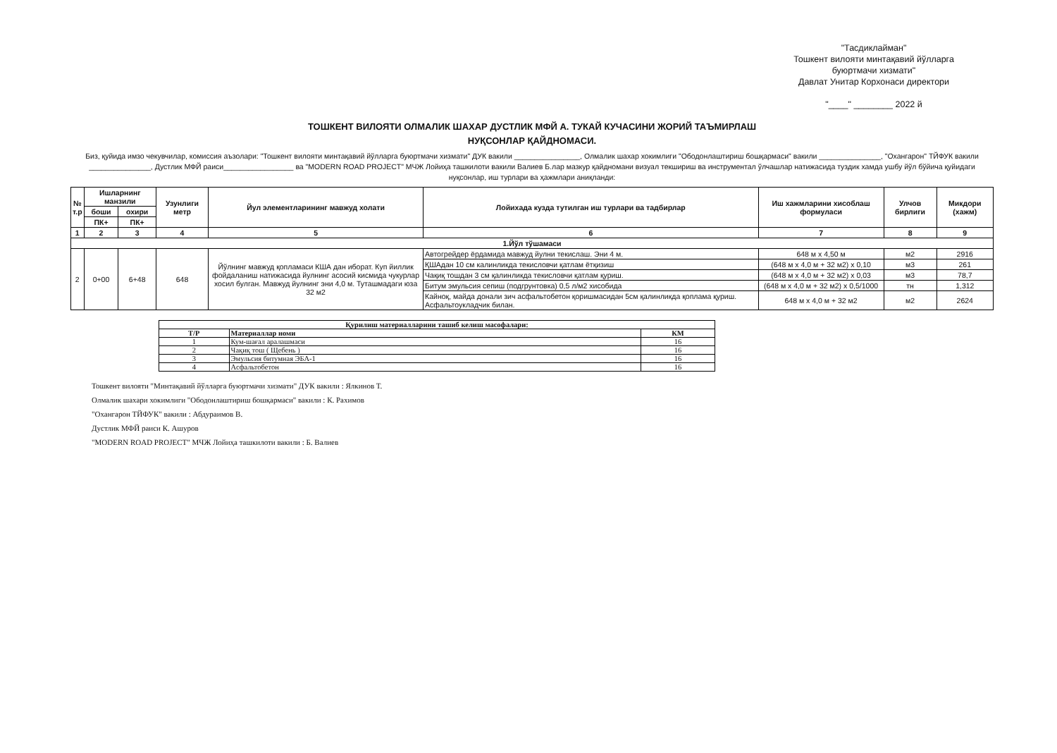"Тасдиклайман"
Тошкент вилояти минтақавий йўлларга
буюртмачи хизмати"
Давлат Унитар Корхонаси директори
"____" ________ 2022 й
ТОШКЕНТ ВИЛОЯТИ ОЛМАЛИК ШАХАР ДУСТЛИК МФЙ А. ТУКАЙ КУЧАСИНИ ЖОРИЙ ТАЪМИРЛАШ
НУҚСОНЛАР ҚАЙДНОМАСИ.
Биз, қуйида имзо чекувчилар, комиссия аъзолари: "Тошкент вилояти минтақавий йўлларга буюртмачи хизмати" ДУК вакили ________________, Олмалик шахар хокимлиги "Ободонлаштириш бошқармаси" вакили _______________, "Охангарон" ТЙФУК вакили _______________, Дустлик МФЙ раиси_________________ ва "MODERN ROAD PROJECT" МЧЖ Лойиҳа ташкилоти вакили Валиев Б.лар мазкур қайдномани визуал текшириш ва инструментал ўлчашлар натижасида туздик хамда ушбу йўл бўйича қуйидаги нуқсонлар, иш турлари ва ҳажмлари аниқланди:
| № т.р | Ишларнинг манзили | | Узунлиги метр | Йул элементларининг мавжуд холати | Лойихада кузда тутилган иш турлари ва тадбирлар | Иш хажмларини хисоблаш формуласи | Улчов бирлиги | Микдори (хажм) |
| --- | --- | --- | --- | --- | --- | --- | --- | --- |
| | боши | охири | | | | | | |
| | ПК+ | ПК+ | | | | | | |
| 1 | 2 | 3 | 4 | 5 | 6 | 7 | 8 | 9 |
| 1.Йўл тўшамаси | | | | | | | | |
| 2 | 0+00 | 6+48 | 648 | Йўлнинг мавжуд қопламаси КША дан иборат. Куп йиллик фойдаланиш натижасида йулнинг асосий кисмида чукурлар хосил булган. Мавжуд йулнинг эни 4,0 м. Туташмадаги юза 32 м2 | Автогрейдер ёрдамида мавжуд йулни текислаш. Эни 4 м. | 648 м х 4,50 м | м2 | 2916 |
| | | | | | ҚШАдан 10 см калинликда текисловчи қатлам ётқизиш | (648 м х 4,0 м + 32 м2) х 0,10 | м3 | 261 |
| | | | | | Чақиқ тошдан 3 см қалинликда текисловчи қатлам қуриш. | (648 м х 4,0 м + 32 м2) х 0,03 | м3 | 78,7 |
| | | | | | Битум эмульсия сепиш (подгрунтовка) 0,5 л/м2 хисобида | (648 м х 4,0 м + 32 м2) х 0,5/1000 | тн | 1,312 |
| | | | | | Кайноқ, майда донали зич асфальтобетон қоришмасидан 5см қалинликда қоплама қуриш. Асфальтоукладчик билан. | 648 м х 4,0 м + 32 м2 | м2 | 2624 |
| Қурилиш материалларини ташиб келиш масофалари: | | |
| --- | --- | --- |
| Т/Р | Материаллар номи | КМ |
| 1 | Кум-шағал аралашмаси | 16 |
| 2 | Чақиқ тош ( Щебень ) | 16 |
| 3 | Эмульсия битумная ЭБА-1 | 16 |
| 4 | Асфальтобетон | 16 |
Тошкент вилояти "Минтақавий йўлларга буюртмачи хизмати" ДУК вакили : Ялкинов Т.
Олмалик шахари хокимлиги "Ободонлаштириш бошқармаси" вакили : К. Рахимов
"Охангарон ТЙФУК" вакили : Абдураимов В.
Дустлик МФЙ раиси К. Ашуров
"MODERN ROAD PROJECT" МЧЖ Лойиҳа ташкилоти вакили : Б. Валиев